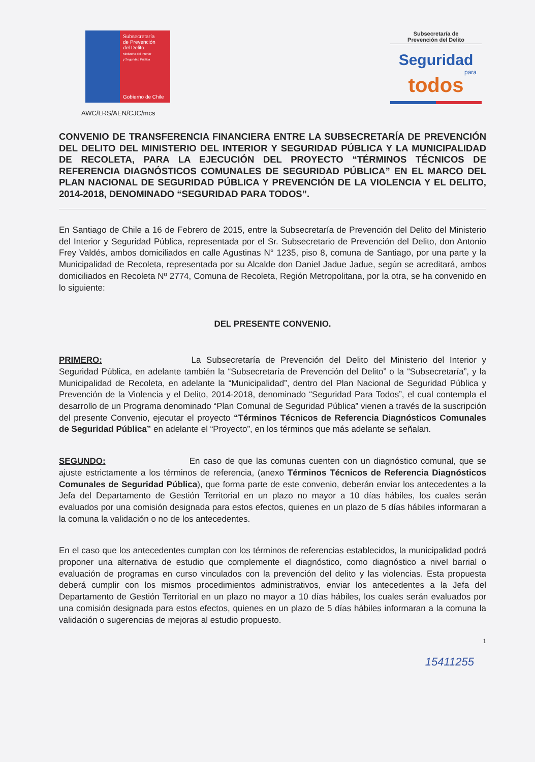Subsecretaría
de Prevención
del Delito
Ministerio del Interior
y Seguridad Pública
Gobierno de Chile
Subsecretaría de
Prevención del Delito
Seguridad
para
todos
AWC/LRS/AEN/CJC/mcs
CONVENIO DE TRANSFERENCIA FINANCIERA ENTRE LA SUBSECRETARÍA DE PREVENCIÓN DEL DELITO DEL MINISTERIO DEL INTERIOR Y SEGURIDAD PÚBLICA Y LA MUNICIPALIDAD DE RECOLETA, PARA LA EJECUCIÓN DEL PROYECTO “TÉRMINOS TÉCNICOS DE REFERENCIA DIAGNÓSTICOS COMUNALES DE SEGURIDAD PÚBLICA” EN EL MARCO DEL PLAN NACIONAL DE SEGURIDAD PÚBLICA Y PREVENCIÓN DE LA VIOLENCIA Y EL DELITO, 2014-2018, DENOMINADO “SEGURIDAD PARA TODOS”.
En Santiago de Chile a 16 de Febrero de 2015, entre la Subsecretaría de Prevención del Delito del Ministerio del Interior y Seguridad Pública, representada por el Sr. Subsecretario de Prevención del Delito, don Antonio Frey Valdés, ambos domiciliados en calle Agustinas N° 1235, piso 8, comuna de Santiago, por una parte y la Municipalidad de Recoleta, representada por su Alcalde don Daniel Jadue Jadue, según se acreditará, ambos domiciliados en Recoleta Nº 2774, Comuna de Recoleta, Región Metropolitana, por la otra, se ha convenido en lo siguiente:
DEL PRESENTE CONVENIO.
PRIMERO: La Subsecretaría de Prevención del Delito del Ministerio del Interior y Seguridad Pública, en adelante también la “Subsecretaría de Prevención del Delito” o la “Subsecretaría”, y la Municipalidad de Recoleta, en adelante la “Municipalidad”, dentro del Plan Nacional de Seguridad Pública y Prevención de la Violencia y el Delito, 2014-2018, denominado “Seguridad Para Todos”, el cual contempla el desarrollo de un Programa denominado “Plan Comunal de Seguridad Pública” vienen a través de la suscripción del presente Convenio, ejecutar el proyecto “Términos Técnicos de Referencia Diagnósticos Comunales de Seguridad Pública” en adelante el “Proyecto”, en los términos que más adelante se señalan.
SEGUNDO: En caso de que las comunas cuenten con un diagnóstico comunal, que se ajuste estrictamente a los términos de referencia, (anexo Términos Técnicos de Referencia Diagnósticos Comunales de Seguridad Pública), que forma parte de este convenio, deberán enviar los antecedentes a la Jefa del Departamento de Gestión Territorial en un plazo no mayor a 10 días hábiles, los cuales serán evaluados por una comisión designada para estos efectos, quienes en un plazo de 5 días hábiles informaran a la comuna la validación o no de los antecedentes.
En el caso que los antecedentes cumplan con los términos de referencias establecidos, la municipalidad podrá proponer una alternativa de estudio que complemente el diagnóstico, como diagnóstico a nivel barrial o evaluación de programas en curso vinculados con la prevención del delito y las violencias. Esta propuesta deberá cumplir con los mismos procedimientos administrativos, enviar los antecedentes a la Jefa del Departamento de Gestión Territorial en un plazo no mayor a 10 días hábiles, los cuales serán evaluados por una comisión designada para estos efectos, quienes en un plazo de 5 días hábiles informaran a la comuna la validación o sugerencias de mejoras al estudio propuesto.
1
15411255